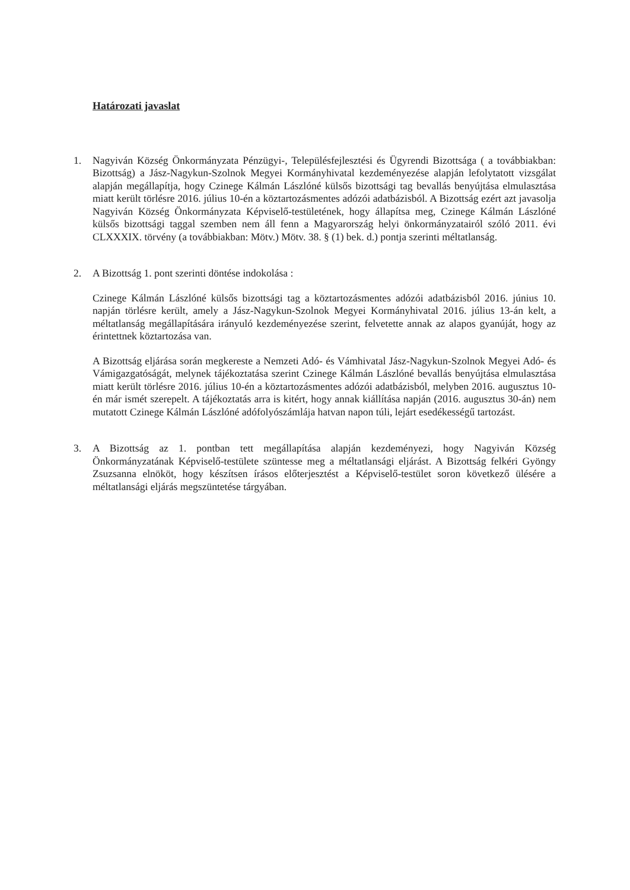Határozati javaslat
1. Nagyiván Község Önkormányzata Pénzügyi-, Településfejlesztési és Ügyrendi Bizottsága ( a továbbiakban: Bizottság) a Jász-Nagykun-Szolnok Megyei Kormányhivatal kezdeményezése alapján lefolytatott vizsgálat alapján megállapítja, hogy Czinege Kálmán Lászlóné külsős bizottsági tag bevallás benyújtása elmulasztása miatt került törlésre 2016. július 10-én a köztartozásmentes adózói adatbázisból. A Bizottság ezért azt javasolja Nagyiván Község Önkormányzata Képviselő-testületének, hogy állapítsa meg, Czinege Kálmán Lászlóné külsős bizottsági taggal szemben nem áll fenn a Magyarország helyi önkormányzatairól szóló 2011. évi CLXXXIX. törvény (a továbbiakban: Mötv.) Mötv. 38. § (1) bek. d.) pontja szerinti méltatlanság.
2. A Bizottság 1. pont szerinti döntése indokolása :
Czinege Kálmán Lászlóné külsős bizottsági tag a köztartozásmentes adózói adatbázisból 2016. június 10. napján törlésre került, amely a Jász-Nagykun-Szolnok Megyei Kormányhivatal 2016. július 13-án kelt, a méltatlanság megállapítására irányuló kezdeményezése szerint, felvetette annak az alapos gyanúját, hogy az érintettnek köztartozása van.
A Bizottság eljárása során megkereste a Nemzeti Adó- és Vámhivatal Jász-Nagykun-Szolnok Megyei Adó- és Vámigazgatóságát, melynek tájékoztatása szerint Czinege Kálmán Lászlóné bevallás benyújtása elmulasztása miatt került törlésre 2016. július 10-én a köztartozásmentes adózói adatbázisból, melyben 2016. augusztus 10-én már ismét szerepelt. A tájékoztatás arra is kitért, hogy annak kiállítása napján (2016. augusztus 30-án) nem mutatott Czinege Kálmán Lászlóné adófolyószámlája hatvan napon túli, lejárt esedékességű tartozást.
3. A Bizottság az 1. pontban tett megállapítása alapján kezdeményezi, hogy Nagyiván Község Önkormányzatának Képviselő-testülete szüntesse meg a méltatlansági eljárást. A Bizottság felkéri Gyöngy Zsuzsanna elnököt, hogy készítsen írásos előterjesztést a Képviselő-testület soron következő ülésére a méltatlansági eljárás megszüntetése tárgyában.